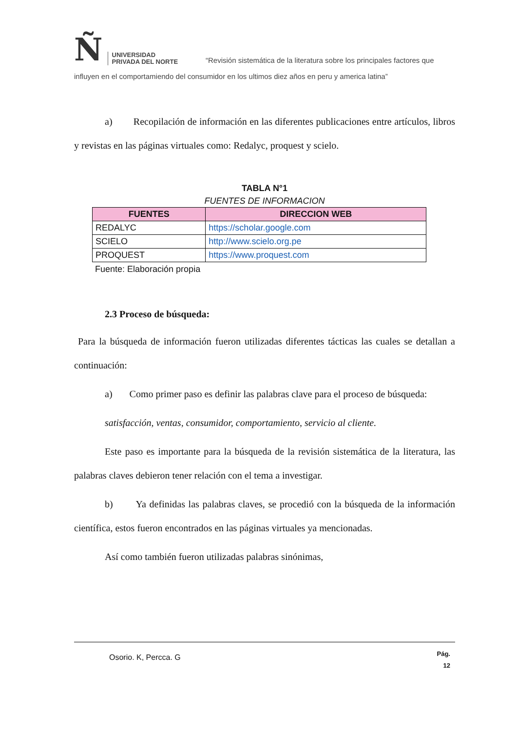Ñ UNIVERSIDAD
PRIVADA DEL NORTE
“Revisión sistemática de la literatura sobre los principales factores que
influyen en el comportamiendo del consumidor en los ultimos diez años en peru y america latina”
a) Recopilación de información en las diferentes publicaciones entre artículos, libros y revistas en las páginas virtuales como: Redalyc, proquest y scielo.
TABLA N°1
FUENTES DE INFORMACION
| FUENTES | DIRECCION WEB |
| --- | --- |
| REDALYC | https://scholar.google.com |
| SCIELO | http://www.scielo.org.pe |
| PROQUEST | https://www.proquest.com |
Fuente: Elaboración propia
2.3 Proceso de búsqueda:
Para la búsqueda de información fueron utilizadas diferentes tácticas las cuales se detallan a continuación:
a) Como primer paso es definir las palabras clave para el proceso de búsqueda:
satisfacción, ventas, consumidor, comportamiento, servicio al cliente.
Este paso es importante para la búsqueda de la revisión sistemática de la literatura, las palabras claves debieron tener relación con el tema a investigar.
b) Ya definidas las palabras claves, se procedió con la búsqueda de la información científica, estos fueron encontrados en las páginas virtuales ya mencionadas.
Así como también fueron utilizadas palabras sinónimas,
Osorio. K, Percca. G Pág.
12